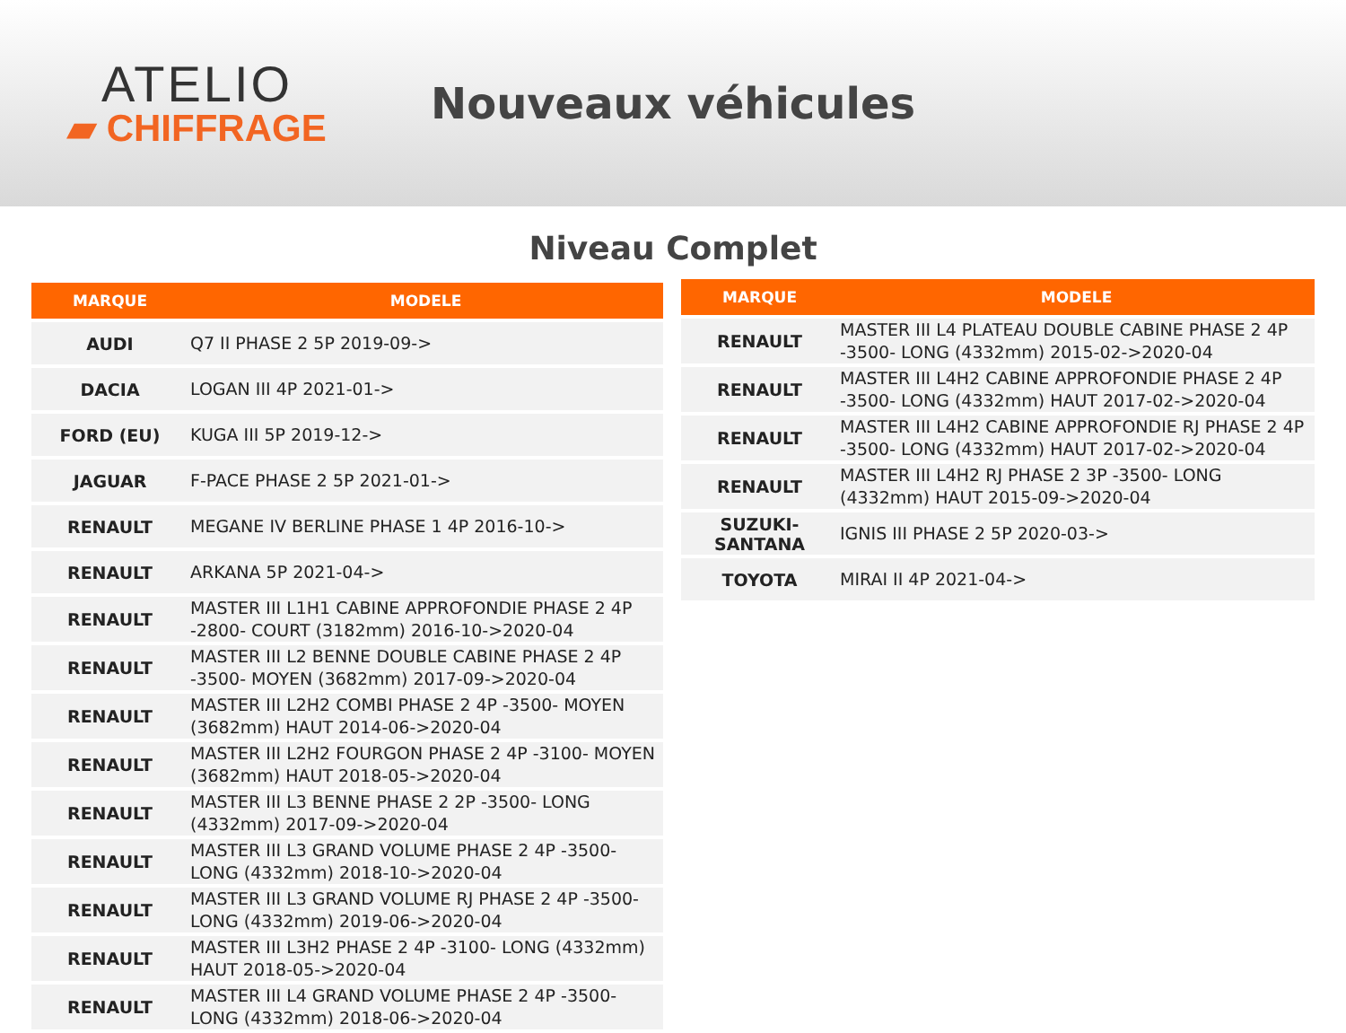ATELIO
▰ CHIFFRAGE
Nouveaux véhicules
Niveau Complet
| MARQUE | MODELE |
| --- | --- |
| AUDI | Q7 II PHASE 2 5P 2019-09-> |
| DACIA | LOGAN III 4P 2021-01-> |
| FORD (EU) | KUGA III 5P 2019-12-> |
| JAGUAR | F-PACE PHASE 2 5P 2021-01-> |
| RENAULT | MEGANE IV BERLINE PHASE 1 4P 2016-10-> |
| RENAULT | ARKANA 5P 2021-04-> |
| RENAULT | MASTER III L1H1 CABINE APPROFONDIE PHASE 2 4P -2800- COURT (3182mm) 2016-10->2020-04 |
| RENAULT | MASTER III L2 BENNE DOUBLE CABINE PHASE 2 4P -3500- MOYEN (3682mm) 2017-09->2020-04 |
| RENAULT | MASTER III L2H2 COMBI PHASE 2 4P -3500- MOYEN (3682mm) HAUT 2014-06->2020-04 |
| RENAULT | MASTER III L2H2 FOURGON PHASE 2 4P -3100- MOYEN (3682mm) HAUT 2018-05->2020-04 |
| RENAULT | MASTER III L3 BENNE PHASE 2 2P -3500- LONG (4332mm) 2017-09->2020-04 |
| RENAULT | MASTER III L3 GRAND VOLUME PHASE 2 4P -3500- LONG (4332mm) 2018-10->2020-04 |
| RENAULT | MASTER III L3 GRAND VOLUME RJ PHASE 2 4P -3500- LONG (4332mm) 2019-06->2020-04 |
| RENAULT | MASTER III L3H2 PHASE 2 4P -3100- LONG (4332mm) HAUT 2018-05->2020-04 |
| RENAULT | MASTER III L4 GRAND VOLUME PHASE 2 4P -3500- LONG (4332mm) 2018-06->2020-04 |
| MARQUE | MODELE |
| --- | --- |
| RENAULT | MASTER III L4 PLATEAU DOUBLE CABINE PHASE 2 4P -3500- LONG (4332mm) 2015-02->2020-04 |
| RENAULT | MASTER III L4H2 CABINE APPROFONDIE PHASE 2 4P -3500- LONG (4332mm) HAUT 2017-02->2020-04 |
| RENAULT | MASTER III L4H2 CABINE APPROFONDIE RJ PHASE 2 4P -3500- LONG (4332mm) HAUT 2017-02->2020-04 |
| RENAULT | MASTER III L4H2 RJ PHASE 2 3P -3500- LONG (4332mm) HAUT 2015-09->2020-04 |
| SUZUKI-SANTANA | IGNIS III PHASE 2 5P 2020-03-> |
| TOYOTA | MIRAI II 4P 2021-04-> |